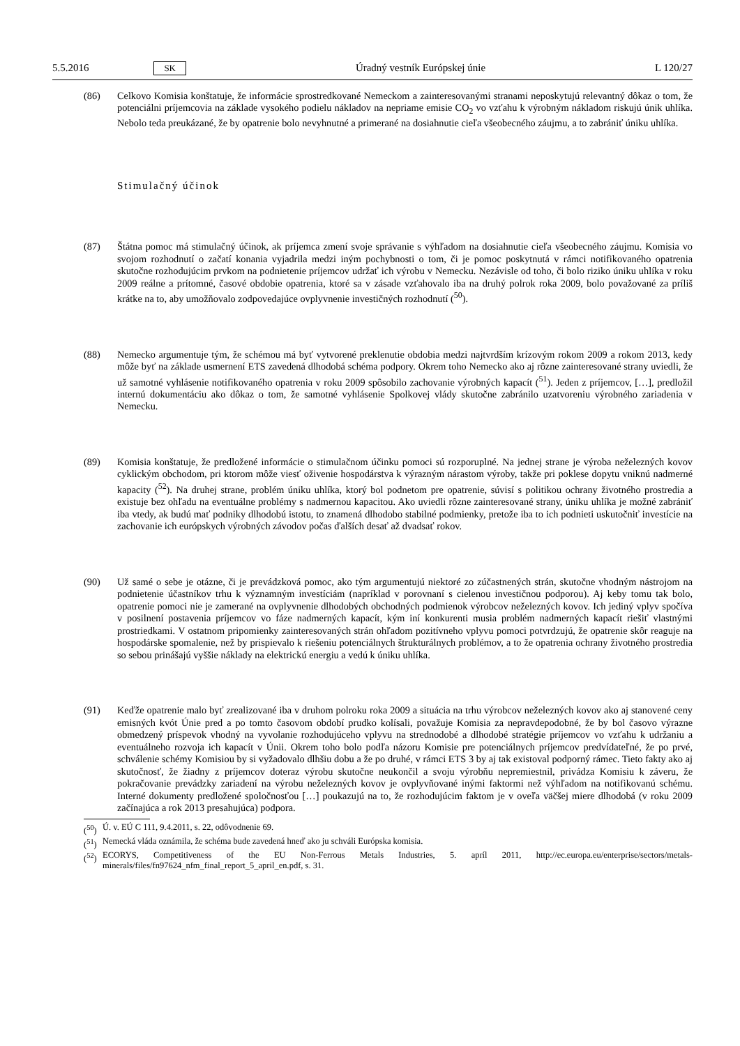5.5.2016 SK Úradný vestník Európskej únie L 120/27
(86) Celkovo Komisia konštatuje, že informácie sprostredkované Nemeckom a zainteresovanými stranami neposkytujú relevantný dôkaz o tom, že potenciálni príjemcovia na základe vysokého podielu nákladov na nepriame emisie CO<sub>2</sub> vo vzťahu k výrobným nákladom riskujú únik uhlíka. Nebolo teda preukázané, že by opatrenie bolo nevyhnutné a primerané na dosiahnutie cieľa všeobecného záujmu, a to zabrániť úniku uhlíka.
Stimulačný účinok
(87) Štátna pomoc má stimulačný účinok, ak príjemca zmení svoje správanie s výhľadom na dosiahnutie cieľa všeobecného záujmu. Komisia vo svojom rozhodnutí o začatí konania vyjadrila medzi iným pochybnosti o tom, či je pomoc poskytnutá v rámci notifikovaného opatrenia skutočne rozhodujúcim prvkom na podnietenie príjemcov udržať ich výrobu v Nemecku. Nezávisle od toho, či bolo riziko úniku uhlíka v roku 2009 reálne a prítomné, časové obdobie opatrenia, ktoré sa v zásade vzťahovalo iba na druhý polrok roka 2009, bolo považované za príliš krátke na to, aby umožňovalo zodpovedajúce ovplyvnenie investičných rozhodnutí (<sup>50</sup>).
(88) Nemecko argumentuje tým, že schémou má byť vytvorené preklenutie obdobia medzi najtvrdším krízovým rokom 2009 a rokom 2013, kedy môže byť na základe usmernení ETS zavedená dlhodobá schéma podpory. Okrem toho Nemecko ako aj rôzne zainteresované strany uviedli, že už samotné vyhlásenie notifikovaného opatrenia v roku 2009 spôsobilo zachovanie výrobných kapacít (<sup>51</sup>). Jeden z príjemcov, […], predložil internú dokumentáciu ako dôkaz o tom, že samotné vyhlásenie Spolkovej vlády skutočne zabránilo uzatvoreniu výrobného zariadenia v Nemecku.
(89) Komisia konštatuje, že predložené informácie o stimulačnom účinku pomoci sú rozporuplné. Na jednej strane je výroba neželezných kovov cyklickým obchodom, pri ktorom môže viesť oživenie hospodárstva k výrazným nárastom výroby, takže pri poklese dopytu vniknú nadmerné kapacity (<sup>52</sup>). Na druhej strane, problém úniku uhlíka, ktorý bol podnetom pre opatrenie, súvisí s politikou ochrany životného prostredia a existuje bez ohľadu na eventuálne problémy s nadmernou kapacitou. Ako uviedli rôzne zainteresované strany, úniku uhlíka je možné zabrániť iba vtedy, ak budú mať podniky dlhodobú istotu, to znamená dlhodobo stabilné podmienky, pretože iba to ich podnieti uskutočniť investície na zachovanie ich európskych výrobných závodov počas ďalších desať až dvadsať rokov.
(90) Už samé o sebe je otázne, či je prevádzková pomoc, ako tým argumentujú niektoré zo zúčastnených strán, skutočne vhodným nástrojom na podnietenie účastníkov trhu k významným investíciám (napríklad v porovnaní s cielenou investičnou podporou). Aj keby tomu tak bolo, opatrenie pomoci nie je zamerané na ovplyvnenie dlhodobých obchodných podmienok výrobcov neželezných kovov. Ich jediný vplyv spočíva v posilnení postavenia príjemcov vo fáze nadmerných kapacít, kým iní konkurenti musia problém nadmerných kapacít riešiť vlastnými prostriedkami. V ostatnom pripomienky zainteresovaných strán ohľadom pozitívneho vplyvu pomoci potvrdzujú, že opatrenie skôr reaguje na hospodárske spomalenie, než by prispievalo k riešeniu potenciálnych štrukturálnych problémov, a to že opatrenia ochrany životného prostredia so sebou prinášajú vyššie náklady na elektrickú energiu a vedú k úniku uhlíka.
(91) Keďže opatrenie malo byť zrealizované iba v druhom polroku roka 2009 a situácia na trhu výrobcov neželezných kovov ako aj stanovené ceny emisných kvót Únie pred a po tomto časovom období prudko kolísali, považuje Komisia za nepravdepodobné, že by bol časovo výrazne obmedzený príspevok vhodný na vyvolanie rozhodujúceho vplyvu na strednodobé a dlhodobé stratégie príjemcov vo vzťahu k udržaniu a eventuálneho rozvoja ich kapacít v Únii. Okrem toho bolo podľa názoru Komisie pre potenciálnych príjemcov predvídateľné, že po prvé, schválenie schémy Komisiou by si vyžadovalo dlhšiu dobu a že po druhé, v rámci ETS 3 by aj tak existoval podporný rámec. Tieto fakty ako aj skutočnosť, že žiadny z príjemcov doteraz výrobu skutočne neukončil a svoju výrobňu nepremiestnil, privádza Komisiu k záveru, že pokračovanie prevádzky zariadení na výrobu neželezných kovov je ovplyvňované inými faktormi než výhľadom na notifikovanú schému. Interné dokumenty predložené spoločnosťou […] poukazujú na to, že rozhodujúcim faktom je v oveľa väčšej miere dlhodobá (v roku 2009 začínajúca a rok 2013 presahujúca) podpora.
(<sup>50</sup>) Ú. v. EÚ C 111, 9.4.2011, s. 22, odôvodnenie 69.
(<sup>51</sup>) Nemecká vláda oznámila, že schéma bude zavedená hneď ako ju schváli Európska komisia.
(<sup>52</sup>) ECORYS, Competitiveness of the EU Non-Ferrous Metals Industries, 5. apríl 2011, http://ec.europa.eu/enterprise/sectors/metals-minerals/files/fn97624_nfm_final_report_5_april_en.pdf, s. 31.